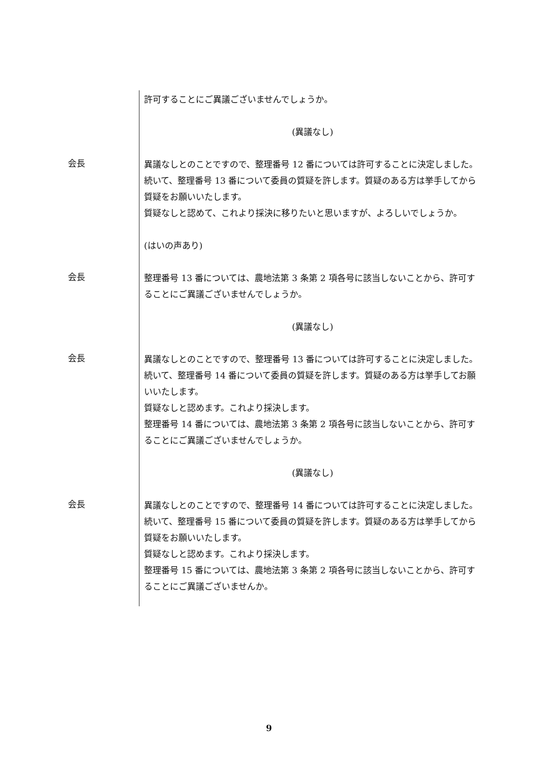許可することにご異議ございませんでしょうか。
(異議なし)
会長
異議なしとのことですので、整理番号 12 番については許可することに決定しました。
続いて、整理番号 13 番について委員の質疑を許します。質疑のある方は挙手してから質疑をお願いいたします。
質疑なしと認めて、これより採決に移りたいと思いますが、よろしいでしょうか。
(はいの声あり)
会長
整理番号 13 番については、農地法第 3 条第 2 項各号に該当しないことから、許可することにご異議ございませんでしょうか。
(異議なし)
会長
異議なしとのことですので、整理番号 13 番については許可することに決定しました。
続いて、整理番号 14 番について委員の質疑を許します。質疑のある方は挙手してお願いいたします。
質疑なしと認めます。これより採決します。
整理番号 14 番については、農地法第 3 条第 2 項各号に該当しないことから、許可することにご異議ございませんでしょうか。
(異議なし)
会長
異議なしとのことですので、整理番号 14 番については許可することに決定しました。
続いて、整理番号 15 番について委員の質疑を許します。質疑のある方は挙手してから質疑をお願いいたします。
質疑なしと認めます。これより採決します。
整理番号 15 番については、農地法第 3 条第 2 項各号に該当しないことから、許可することにご異議ございませんか。
9